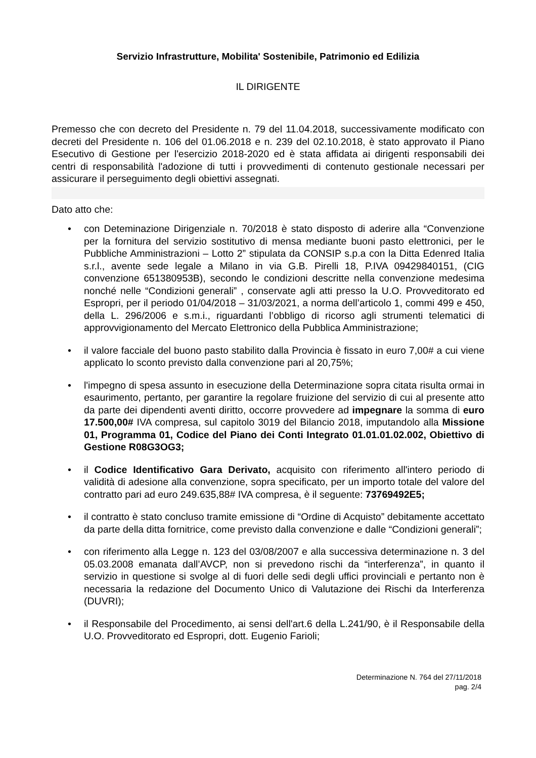Servizio Infrastrutture, Mobilita' Sostenibile, Patrimonio ed Edilizia
IL DIRIGENTE
Premesso che con decreto del Presidente n. 79 del 11.04.2018, successivamente modificato con decreti del Presidente n. 106 del 01.06.2018 e n. 239 del 02.10.2018, è stato approvato il Piano Esecutivo di Gestione per l'esercizio 2018-2020 ed è stata affidata ai dirigenti responsabili dei centri di responsabilità l'adozione di tutti i provvedimenti di contenuto gestionale necessari per assicurare il perseguimento degli obiettivi assegnati.
Dato atto che:
• con Deteminazione Dirigenziale n. 70/2018 è stato disposto di aderire alla “Convenzione per la fornitura del servizio sostitutivo di mensa mediante buoni pasto elettronici, per le Pubbliche Amministrazioni – Lotto 2” stipulata da CONSIP s.p.a con la Ditta Edenred Italia s.r.l., avente sede legale a Milano in via G.B. Pirelli 18, P.IVA 09429840151, (CIG convenzione 651380953B), secondo le condizioni descritte nella convenzione medesima nonché nelle “Condizioni generali” , conservate agli atti presso la U.O. Provveditorato ed Espropri, per il periodo 01/04/2018 – 31/03/2021, a norma dell’articolo 1, commi 499 e 450, della L. 296/2006 e s.m.i., riguardanti l’obbligo di ricorso agli strumenti telematici di approvvigionamento del Mercato Elettronico della Pubblica Amministrazione;
• il valore facciale del buono pasto stabilito dalla Provincia è fissato in euro 7,00# a cui viene applicato lo sconto previsto dalla convenzione pari al 20,75%;
• l'impegno di spesa assunto in esecuzione della Determinazione sopra citata risulta ormai in esaurimento, pertanto, per garantire la regolare fruizione del servizio di cui al presente atto da parte dei dipendenti aventi diritto, occorre provvedere ad impegnare la somma di euro 17.500,00# IVA compresa, sul capitolo 3019 del Bilancio 2018, imputandolo alla Missione 01, Programma 01, Codice del Piano dei Conti Integrato 01.01.01.02.002, Obiettivo di Gestione R08G3OG3;
• il Codice Identificativo Gara Derivato, acquisito con riferimento all'intero periodo di validità di adesione alla convenzione, sopra specificato, per un importo totale del valore del contratto pari ad euro 249.635,88# IVA compresa, è il seguente: 73769492E5;
• il contratto è stato concluso tramite emissione di “Ordine di Acquisto” debitamente accettato da parte della ditta fornitrice, come previsto dalla convenzione e dalle “Condizioni generali”;
• con riferimento alla Legge n. 123 del 03/08/2007 e alla successiva determinazione n. 3 del 05.03.2008 emanata dall’AVCP, non si prevedono rischi da “interferenza”, in quanto il servizio in questione si svolge al di fuori delle sedi degli uffici provinciali e pertanto non è necessaria la redazione del Documento Unico di Valutazione dei Rischi da Interferenza (DUVRI);
• il Responsabile del Procedimento, ai sensi dell'art.6 della L.241/90, è il Responsabile della U.O. Provveditorato ed Espropri, dott. Eugenio Farioli;
Determinazione N. 764 del 27/11/2018
pag. 2/4